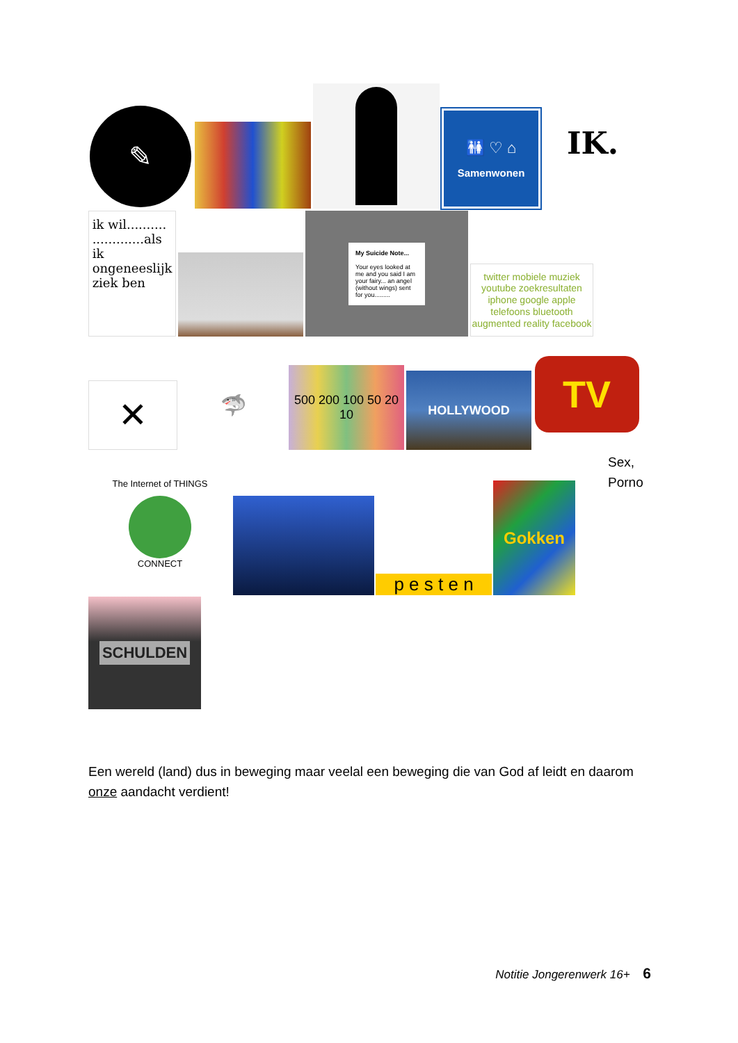✎
🚻 ♡ ⌂
Samenwonen
IK.
ik wil..........
.............als ik ongeneeslijk ziek ben
My Suicide Note...
Your eyes looked at me and you said I am your fairy... an angel (without wings) sent for you.........
twitter mobiele muziek youtube zoekresultaten iphone google apple telefoons bluetooth augmented reality facebook
✕
🦈
500 200 100 50 20 10
HOLLYWOOD
TV
The Internet of THINGS
CONNECT
p e s t e n
Gokken
Sex,
Porno
SCHULDEN
Een wereld (land) dus in beweging maar veelal een beweging die van God af leidt en daarom onze aandacht verdient!
Notitie Jongerenwerk 16+ 6